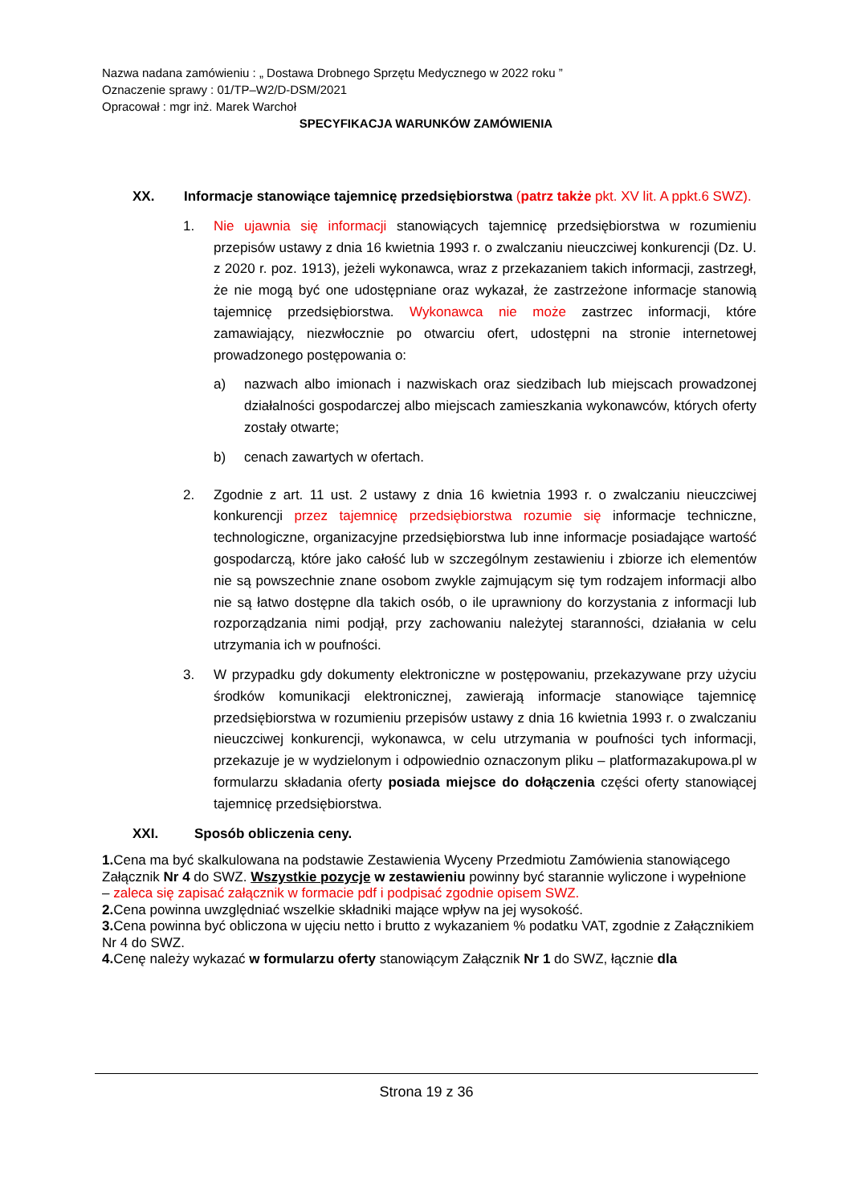Nazwa nadana zamówieniu : „ Dostawa Drobnego Sprzętu Medycznego w 2022 roku ”
Oznaczenie sprawy : 01/TP–W2/D-DSM/2021
Opracował : mgr inż. Marek Warchoł
SPECYFIKACJA WARUNKÓW ZAMÓWIENIA
XX. Informacje stanowiące tajemnicę przedsiębiorstwa (patrz także pkt. XV lit. A ppkt.6 SWZ).
1. Nie ujawnia się informacji stanowiących tajemnicę przedsiębiorstwa w rozumieniu przepisów ustawy z dnia 16 kwietnia 1993 r. o zwalczaniu nieuczciwej konkurencji (Dz. U. z 2020 r. poz. 1913), jeżeli wykonawca, wraz z przekazaniem takich informacji, zastrzegł, że nie mogą być one udostępniane oraz wykazał, że zastrzeżone informacje stanowią tajemnicę przedsiębiorstwa. Wykonawca nie może zastrzec informacji, które zamawiający, niezwłocznie po otwarciu ofert, udostępni na stronie internetowej prowadzonego postępowania o:
a) nazwach albo imionach i nazwiskach oraz siedzibach lub miejscach prowadzonej działalności gospodarczej albo miejscach zamieszkania wykonawców, których oferty zostały otwarte;
b) cenach zawartych w ofertach.
2. Zgodnie z art. 11 ust. 2 ustawy z dnia 16 kwietnia 1993 r. o zwalczaniu nieuczciwej konkurencji przez tajemnicę przedsiębiorstwa rozumie się informacje techniczne, technologiczne, organizacyjne przedsiębiorstwa lub inne informacje posiadające wartość gospodarczą, które jako całość lub w szczególnym zestawieniu i zbiorze ich elementów nie są powszechnie znane osobom zwykle zajmującym się tym rodzajem informacji albo nie są łatwo dostępne dla takich osób, o ile uprawniony do korzystania z informacji lub rozporządzania nimi podjął, przy zachowaniu należytej staranności, działania w celu utrzymania ich w poufności.
3. W przypadku gdy dokumenty elektroniczne w postępowaniu, przekazywane przy użyciu środków komunikacji elektronicznej, zawierają informacje stanowiące tajemnicę przedsiębiorstwa w rozumieniu przepisów ustawy z dnia 16 kwietnia 1993 r. o zwalczaniu nieuczciwej konkurencji, wykonawca, w celu utrzymania w poufności tych informacji, przekazuje je w wydzielonym i odpowiednio oznaczonym pliku – platformazakupowa.pl w formularzu składania oferty posiada miejsce do dołączenia części oferty stanowiącej tajemnicę przedsiębiorstwa.
XXI. Sposób obliczenia ceny.
1. Cena ma być skalkulowana na podstawie Zestawienia Wyceny Przedmiotu Zamówienia stanowiącego Załącznik Nr 4 do SWZ. Wszystkie pozycje w zestawieniu powinny być starannie wyliczone i wypełnione – zaleca się zapisać załącznik w formacie pdf i podpisać zgodnie opisem SWZ.
2. Cena powinna uwzględniać wszelkie składniki mające wpływ na jej wysokość.
3. Cena powinna być obliczona w ujęciu netto i brutto z wykazaniem % podatku VAT, zgodnie z Załącznikiem Nr 4 do SWZ.
4. Cenę należy wykazać w formularzu oferty stanowiącym Załącznik Nr 1 do SWZ, łącznie dla
Strona 19 z 36